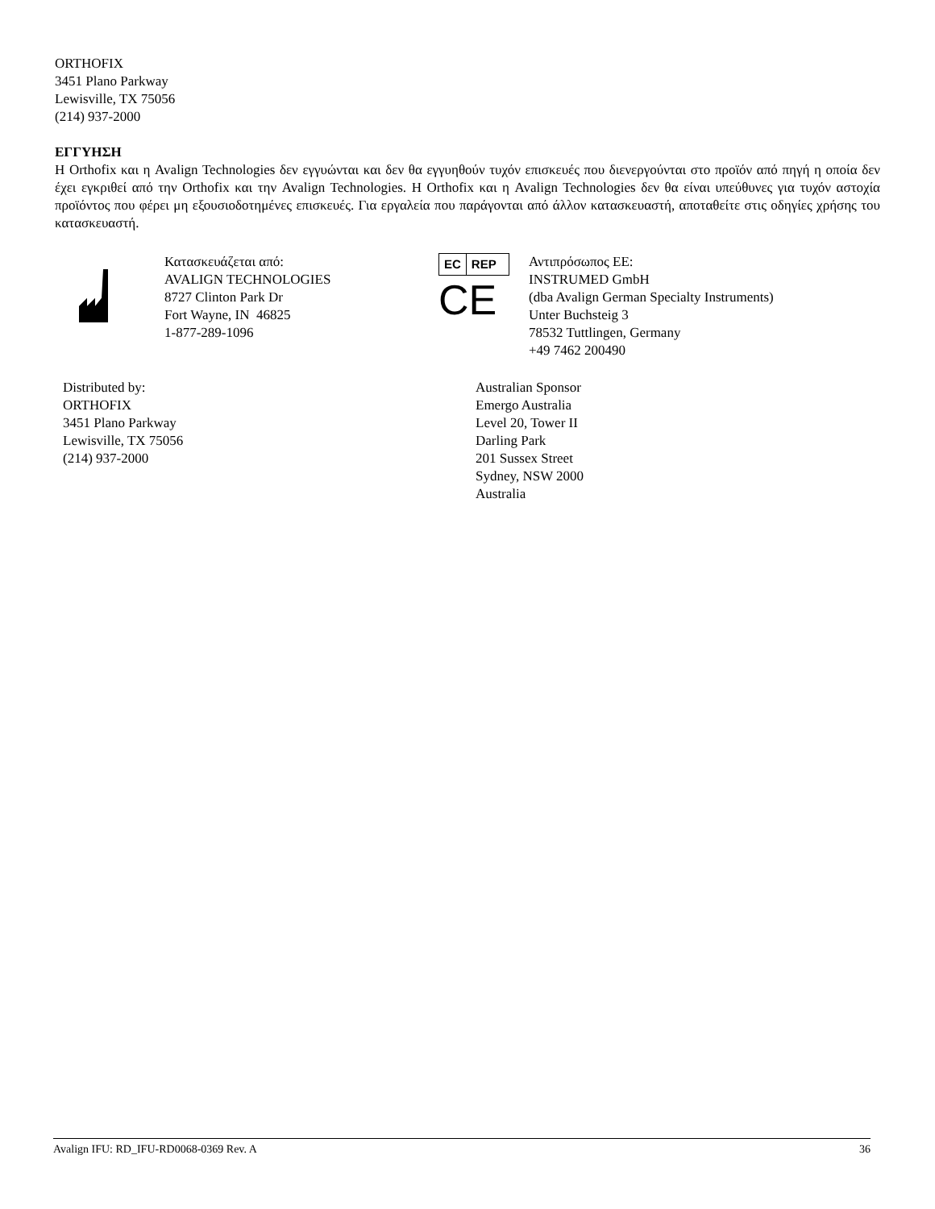ORTHOFIX
3451 Plano Parkway
Lewisville, TX 75056
(214) 937-2000
ΕΓΓΥΗΣΗ
Η Orthofix και η Avalign Technologies δεν εγγυώνται και δεν θα εγγυηθούν τυχόν επισκευές που διενεργούνται στο προϊόν από πηγή η οποία δεν έχει εγκριθεί από την Orthofix και την Avalign Technologies. Η Orthofix και η Avalign Technologies δεν θα είναι υπεύθυνες για τυχόν αστοχία προϊόντος που φέρει μη εξουσιοδοτημένες επισκευές. Για εργαλεία που παράγονται από άλλον κατασκευαστή, αποταθείτε στις οδηγίες χρήσης του κατασκευαστή.
Κατασκευάζεται από:
AVALIGN TECHNOLOGIES
8727 Clinton Park Dr
Fort Wayne, IN 46825
1-877-289-1096
EC REP
CE
Αντιπρόσωπος ΕΕ:
INSTRUMED GmbH
(dba Avalign German Specialty Instruments)
Unter Buchsteig 3
78532 Tuttlingen, Germany
+49 7462 200490
Distributed by:
ORTHOFIX
3451 Plano Parkway
Lewisville, TX 75056
(214) 937-2000
Australian Sponsor
Emergo Australia
Level 20, Tower II
Darling Park
201 Sussex Street
Sydney, NSW 2000
Australia
Avalign IFU: RD_IFU-RD0068-0369 Rev. A 36